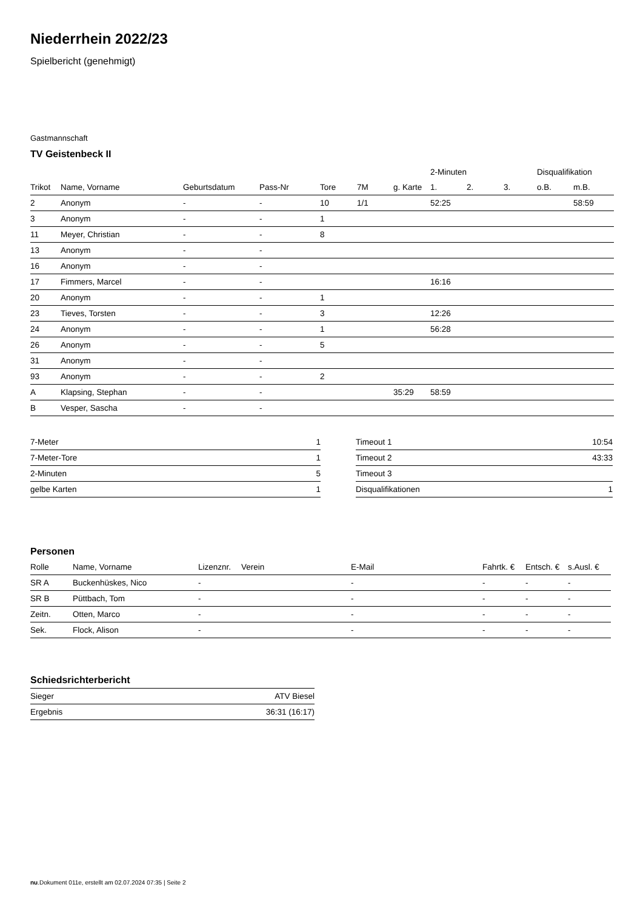Niederrhein 2022/23
Spielbericht (genehmigt)
Gastmannschaft
TV Geistenbeck II
| | | | | | | | 2-Minuten | | | Disqualifikation | |
| --- | --- | --- | --- | --- | --- | --- | --- | --- | --- | --- | --- |
| Trikot | Name, Vorname | Geburtsdatum | Pass-Nr | Tore | 7M | g. Karte | 1. | 2. | 3. | o.B. | m.B. |
| 2 | Anonym | - | - | 10 | 1/1 | | 52:25 | | | | 58:59 |
| 3 | Anonym | - | - | 1 | | | | | | | |
| 11 | Meyer, Christian | - | - | 8 | | | | | | | |
| 13 | Anonym | - | - | | | | | | | | |
| 16 | Anonym | - | - | | | | | | | | |
| 17 | Fimmers, Marcel | - | - | | | | 16:16 | | | | |
| 20 | Anonym | - | - | 1 | | | | | | | |
| 23 | Tieves, Torsten | - | - | 3 | | | 12:26 | | | | |
| 24 | Anonym | - | - | 1 | | | 56:28 | | | | |
| 26 | Anonym | - | - | 5 | | | | | | | |
| 31 | Anonym | - | - | | | | | | | | |
| 93 | Anonym | - | - | 2 | | | | | | | |
| A | Klapsing, Stephan | - | - | | | 35:29 | 58:59 | | | | |
| B | Vesper, Sascha | - | - | | | | | | | | |
| 7-Meter | 1 |
| 7-Meter-Tore | 1 |
| 2-Minuten | 5 |
| gelbe Karten | 1 |
| Timeout 1 | 10:54 |
| Timeout 2 | 43:33 |
| Timeout 3 | |
| Disqualifikationen | 1 |
Personen
| Rolle | Name, Vorname | Lizenznr. | Verein | E-Mail | Fahrtk. € | Entsch. € | s.Ausl. € |
| --- | --- | --- | --- | --- | --- | --- | --- |
| SR A | Buckenhüskes, Nico | - | | - | - | - | - |
| SR B | Püttbach, Tom | - | | - | - | - | - |
| Zeitn. | Otten, Marco | - | | - | - | - | - |
| Sek. | Flock, Alison | - | | - | - | - | - |
Schiedsrichterbericht
| Sieger | ATV Biesel |
| Ergebnis | 36:31 (16:17) |
nu.Dokument 011e, erstellt am 02.07.2024 07:35 | Seite 2